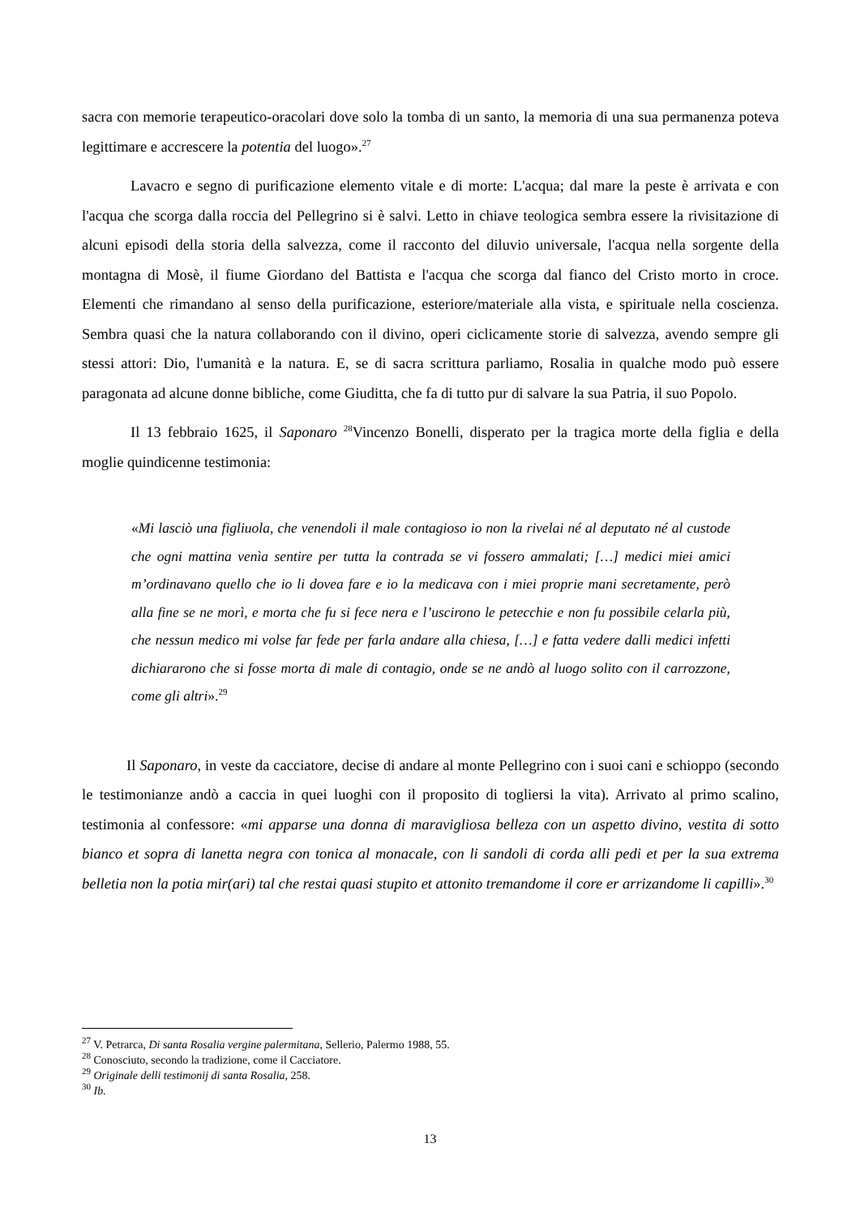sacra con memorie terapeutico-oracolari dove solo la tomba di un santo, la memoria di una sua permanenza poteva legittimare e accrescere la potentia del luogo».<sup>27</sup>
Lavacro e segno di purificazione elemento vitale e di morte: L'acqua; dal mare la peste è arrivata e con l'acqua che scorga dalla roccia del Pellegrino si è salvi. Letto in chiave teologica sembra essere la rivisitazione di alcuni episodi della storia della salvezza, come il racconto del diluvio universale, l'acqua nella sorgente della montagna di Mosè, il fiume Giordano del Battista e l'acqua che scorga dal fianco del Cristo morto in croce. Elementi che rimandano al senso della purificazione, esteriore/materiale alla vista, e spirituale nella coscienza. Sembra quasi che la natura collaborando con il divino, operi ciclicamente storie di salvezza, avendo sempre gli stessi attori: Dio, l'umanità e la natura. E, se di sacra scrittura parliamo, Rosalia in qualche modo può essere paragonata ad alcune donne bibliche, come Giuditta, che fa di tutto pur di salvare la sua Patria, il suo Popolo.
Il 13 febbraio 1625, il Saponaro <sup>28</sup>Vincenzo Bonelli, disperato per la tragica morte della figlia e della moglie quindicenne testimonia:
«Mi lasciò una figliuola, che venendoli il male contagioso io non la rivelai né al deputato né al custode che ogni mattina venìa sentire per tutta la contrada se vi fossero ammalati; […] medici miei amici m’ordinavano quello che io li dovea fare e io la medicava con i miei proprie mani secretamente, però alla fine se ne morì, e morta che fu si fece nera e l’uscirono le petecchie e non fu possibile celarla più, che nessun medico mi volse far fede per farla andare alla chiesa, […] e fatta vedere dalli medici infetti dichiararono che si fosse morta di male di contagio, onde se ne andò al luogo solito con il carrozzone, come gli altri».<sup>29</sup>
Il Saponaro, in veste da cacciatore, decise di andare al monte Pellegrino con i suoi cani e schioppo (secondo le testimonianze andò a caccia in quei luoghi con il proposito di togliersi la vita). Arrivato al primo scalino, testimonia al confessore: «mi apparse una donna di maravigliosa belleza con un aspetto divino, vestita di sotto bianco et sopra di lanetta negra con tonica al monacale, con li sandoli di corda alli pedi et per la sua extrema belletia non la potia mir(ari) tal che restai quasi stupito et attonito tremandome il core er arrizandome li capilli».<sup>30</sup>
<sup>27</sup> V. Petrarca, Di santa Rosalia vergine palermitana, Sellerio, Palermo 1988, 55.
<sup>28</sup> Conosciuto, secondo la tradizione, come il Cacciatore.
<sup>29</sup> Originale delli testimonij di santa Rosalia, 258.
<sup>30</sup> Ib.
13